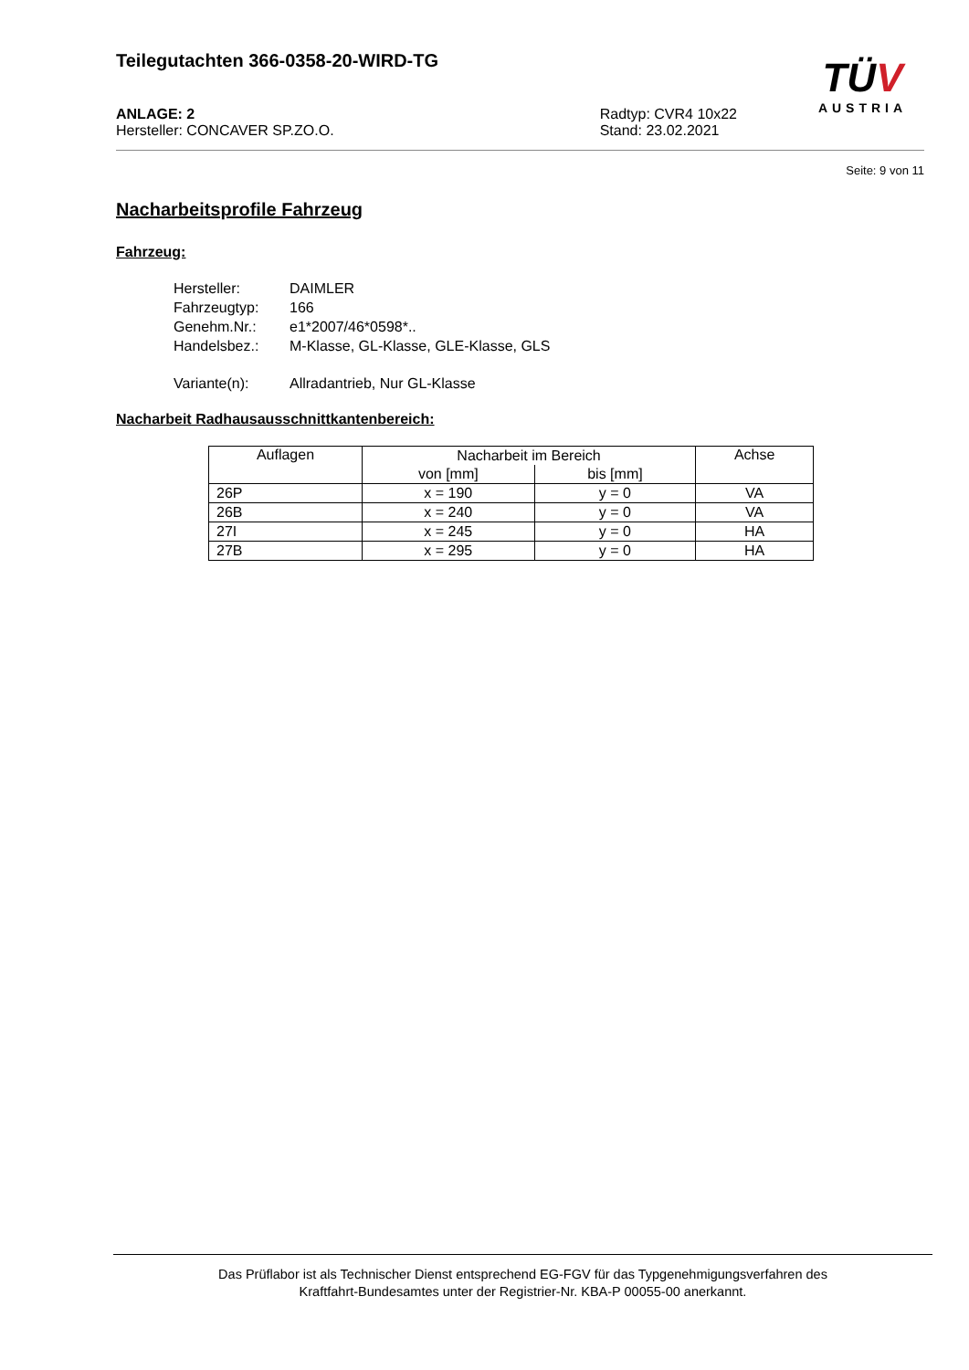TÜV
AUSTRIA
Teilegutachten 366-0358-20-WIRD-TG
ANLAGE: 2
Hersteller: CONCAVER SP.ZO.O.
Radtyp: CVR4 10x22
Stand: 23.02.2021
Seite: 9 von 11
Nacharbeitsprofile Fahrzeug
Fahrzeug:
Hersteller: DAIMLER
Fahrzeugtyp: 166
Genehm.Nr.: e1*2007/46*0598*..
Handelsbez.: M-Klasse, GL-Klasse, GLE-Klasse, GLS
Variante(n): Allradantrieb, Nur GL-Klasse
Nacharbeit Radhausausschnittkantenbereich:
| Auflagen | Nacharbeit im Bereich | | Achse |
| --- | --- | --- | --- |
| | von [mm] | bis [mm] | |
| 26P | x = 190 | y = 0 | VA |
| 26B | x = 240 | y = 0 | VA |
| 27I | x = 245 | y = 0 | HA |
| 27B | x = 295 | y = 0 | HA |
Das Prüflabor ist als Technischer Dienst entsprechend EG-FGV für das Typgenehmigungsverfahren des
Kraftfahrt-Bundesamtes unter der Registrier-Nr. KBA-P 00055-00 anerkannt.